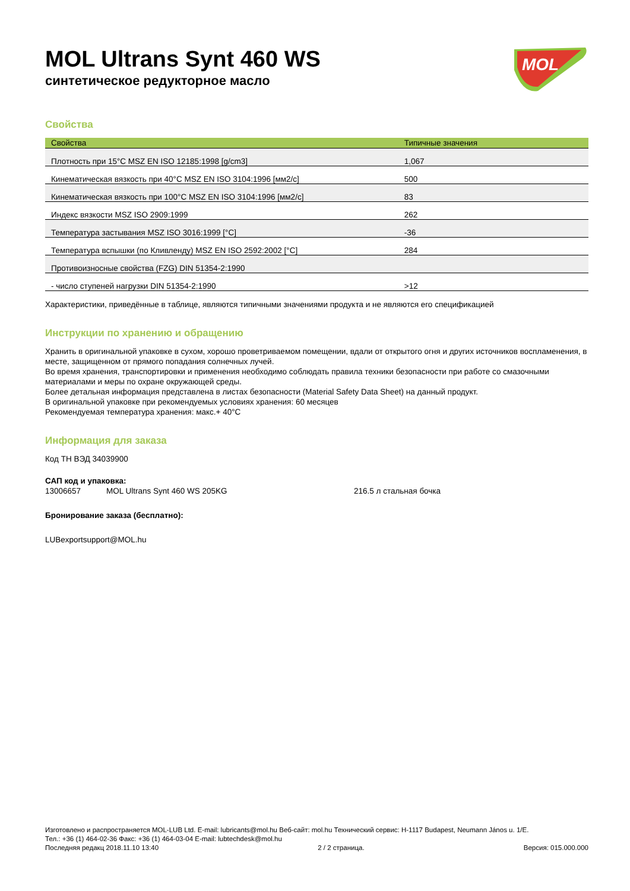MOL Ultrans Synt 460 WS
синтетическое редукторное масло
MOL
Свойства
| Свойства | Типичные значения |
| --- | --- |
| Плотность при 15°C MSZ EN ISO 12185:1998 [g/cm3] | 1,067 |
| Кинематическая вязкость при 40°C MSZ EN ISO 3104:1996 [мм2/с] | 500 |
| Кинематическая вязкость при 100°C MSZ EN ISO 3104:1996 [мм2/с] | 83 |
| Индекс вязкости MSZ ISO 2909:1999 | 262 |
| Температура застывания MSZ ISO 3016:1999 [°C] | -36 |
| Температура вспышки (по Кливленду) MSZ EN ISO 2592:2002 [°C] | 284 |
| Противоизносные свойства (FZG) DIN 51354-2:1990 | |
| - число ступеней нагрузки DIN 51354-2:1990 | >12 |
Характеристики, приведённые в таблице, являются типичными значениями продукта и не являются его спецификацией
Инструкции по хранению и обращению
Хранить в оригинальной упаковке в сухом, хорошо проветриваемом помещении, вдали от открытого огня и других источников воспламенения, в месте, защищенном от прямого попадания солнечных лучей.
Во время хранения, транспортировки и применения необходимо соблюдать правила техники безопасности при работе со смазочными материалами и меры по охране окружающей среды.
Более детальная информация представлена в листах безопасности (Material Safety Data Sheet) на данный продукт.
В оригинальной упаковке при рекомендуемых условиях хранения: 60 месяцев
Рекомендуемая температура хранения: макс.+ 40°C
Информация для заказа
Код ТН ВЭД 34039900
САП код и упаковка:
13006657 MOL Ultrans Synt 460 WS 205KG 216.5 л стальная бочка
Бронирование заказа (бесплатно):
LUBexportsupport@MOL.hu
Изготовлено и распространяется MOL-LUB Ltd. E-mail: lubricants@mol.hu Веб-сайт: mol.hu Технический сервис: H-1117 Budapest, Neumann János u. 1/E.
Тел.: +36 (1) 464-02-36 Факс: +36 (1) 464-03-04 E-mail: lubtechdesk@mol.hu
Последняя редакц 2018.11.10 13:40 2 / 2 страница. Версия: 015.000.000